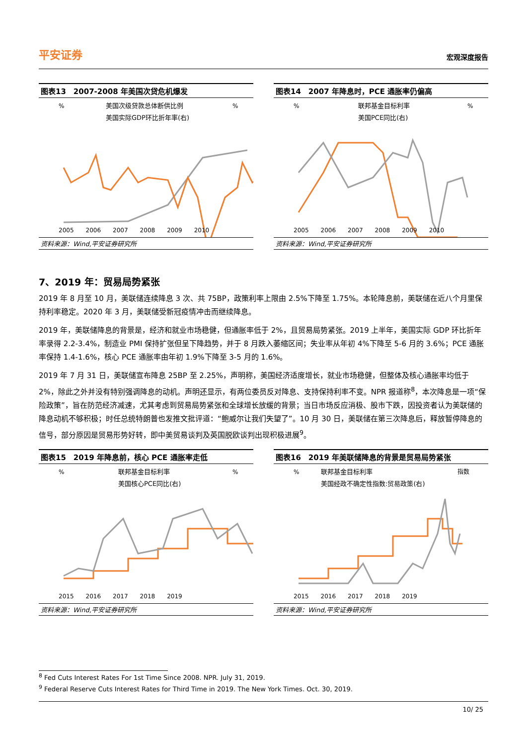平安证券 宏观深度报告
图表13　2007-2008 年美国次贷危机爆发
%
%
美国次级贷款总体断供比例
美国实际GDP环比折年率(右)
2005　　2006　　2007　　2008　　2009　　2010
资料来源：Wind,平安证券研究所
图表14　2007 年降息时，PCE 通胀率仍偏高
%
%
联邦基金目标利率
美国PCE同比(右)
2005　　2006　　2007　　2008　　2009　　2010
资料来源：Wind,平安证券研究所
7、2019 年：贸易局势紧张
2019 年 8 月至 10 月，美联储连续降息 3 次、共 75BP，政策利率上限由 2.5%下降至 1.75%。本轮降息前，美联储在近八个月里保持利率稳定。2020 年 3 月，美联储受新冠疫情冲击而继续降息。
2019 年，美联储降息的背景是，经济和就业市场稳健，但通胀率低于 2%，且贸易局势紧张。2019 上半年，美国实际 GDP 环比折年率录得 2.2-3.4%，制造业 PMI 保持扩张但呈下降趋势，并于 8 月跌入萎缩区间；失业率从年初 4%下降至 5-6 月的 3.6%；PCE 通胀率保持 1.4-1.6%，核心 PCE 通胀率由年初 1.9%下降至 3-5 月的 1.6%。
2019 年 7 月 31 日，美联储宣布降息 25BP 至 2.25%，声明称，美国经济适度增长，就业市场稳健，但整体及核心通胀率均低于 2%，除此之外并没有特别强调降息的动机。声明还显示，有两位委员反对降息、支持保持利率不变。NPR 报道称<sup>8</sup>，本次降息是一项“保险政策”，旨在防范经济减速，尤其考虑到贸易局势紧张和全球增长放缓的背景；当日市场反应消极、股市下跌，因投资者认为美联储的降息动机不够积极；时任总统特朗普也发推文批评道：“鲍威尔让我们失望了”。10 月 30 日，美联储在第三次降息后，释放暂停降息的信号，部分原因是贸易形势好转，即中美贸易谈判及英国脱欧谈判出现积极进展<sup>9</sup>。
图表15　2019 年降息前，核心 PCE 通胀率走低
%
%
联邦基金目标利率
美国核心PCE同比(右)
2015　　2016　　2017　　2018　　2019
资料来源：Wind,平安证券研究所
图表16　2019 年美联储降息的背景是贸易局势紧张
%
指数
联邦基金目标利率
美国经政不确定性指数:贸易政策(右)
2015　　2016　　2017　　2018　　2019
资料来源：Wind,平安证券研究所
<sup>8</sup> Fed Cuts Interest Rates For 1st Time Since 2008. NPR. July 31, 2019.
<sup>9</sup> Federal Reserve Cuts Interest Rates for Third Time in 2019. The New York Times. Oct. 30, 2019.
10/ 25